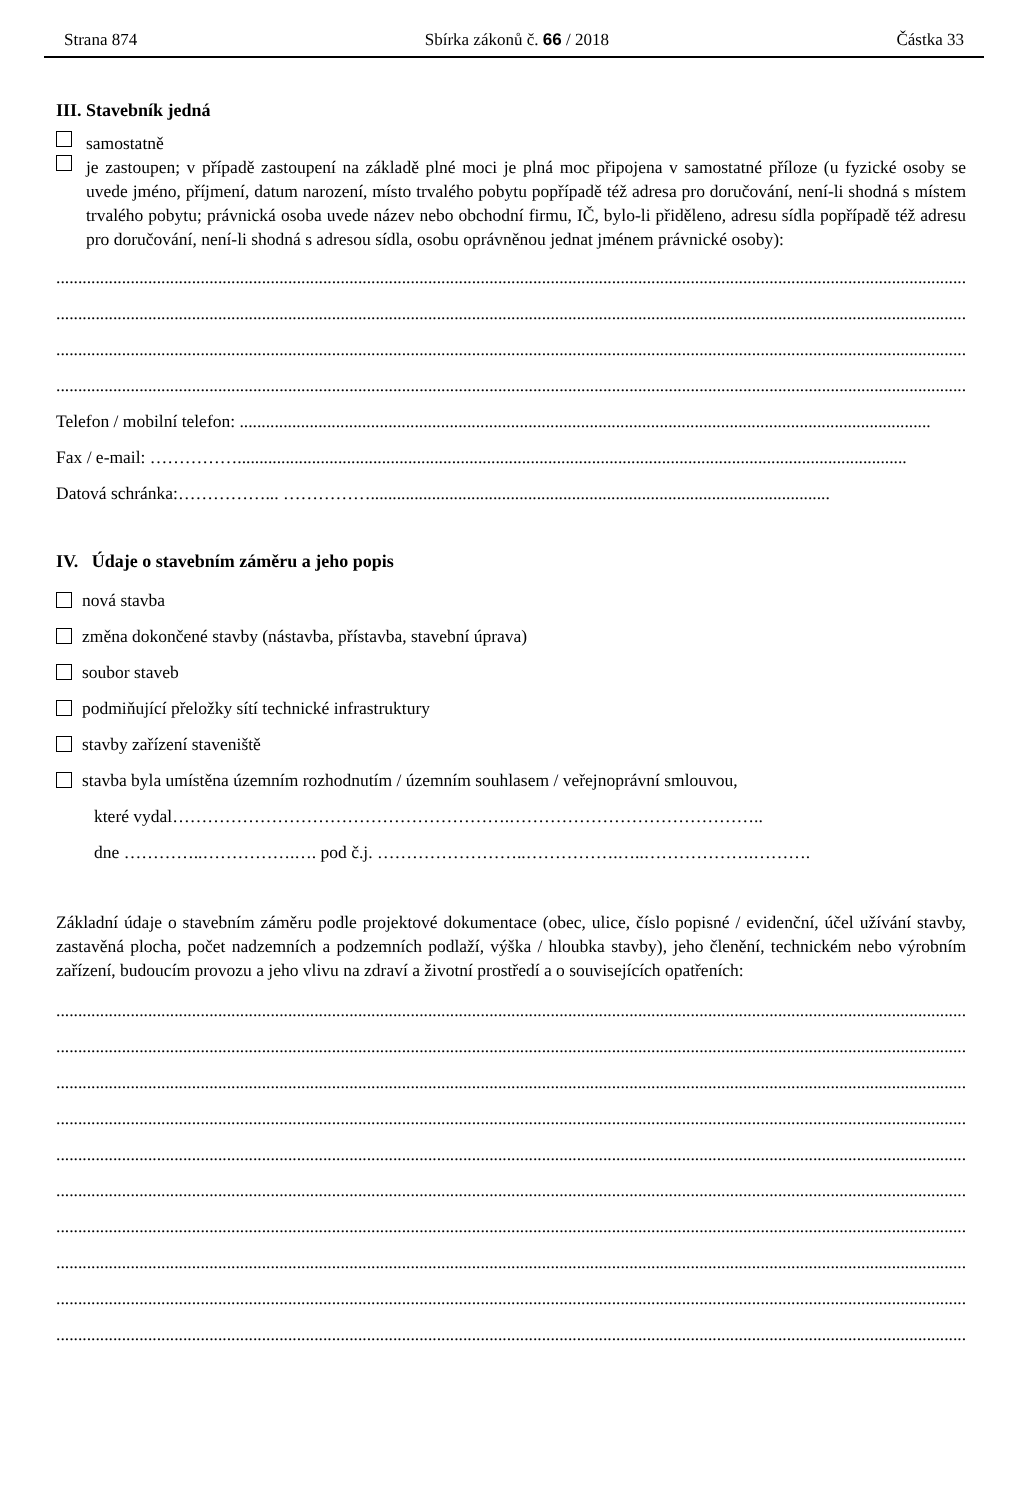Strana 874 Sbírka zákonů č. 66 / 2018 Částka 33
III. Stavebník jedná
samostatně
je zastoupen; v případě zastoupení na základě plné moci je plná moc připojena v samostatné příloze (u fyzické osoby se uvede jméno, příjmení, datum narození, místo trvalého pobytu popřípadě též adresa pro doručování, není-li shodná s místem trvalého pobytu; právnická osoba uvede název nebo obchodní firmu, IČ, bylo-li přiděleno, adresu sídla popřípadě též adresu pro doručování, není-li shodná s adresou sídla, osobu oprávněnou jednat jménem právnické osoby):
..................................................................................................................................................................................................................
..................................................................................................................................................................................................................
..................................................................................................................................................................................................................
..................................................................................................................................................................................................................
Telefon / mobilní telefon: ..............................................................................................................................................................
Fax / e-mail: …………….........................................................................................................................................................
Datová schránka:……………... …………….........................................................................................................
IV. Údaje o stavebním záměru a jeho popis
nová stavba
změna dokončené stavby (nástavba, přístavba, stavební úprava)
soubor staveb
podmiňující přeložky sítí technické infrastruktury
stavby zařízení staveniště
stavba byla umístěna územním rozhodnutím / územním souhlasem / veřejnoprávní smlouvou,
které vydal………………………………………………….……………………………………..
dne …………..…………….…. pod č.j. ……………………..…………….…..……………….……….
Základní údaje o stavebním záměru podle projektové dokumentace (obec, ulice, číslo popisné / evidenční, účel užívání stavby, zastavěná plocha, počet nadzemních a podzemních podlaží, výška / hloubka stavby), jeho členění, technickém nebo výrobním zařízení, budoucím provozu a jeho vlivu na zdraví a životní prostředí a o souvisejících opatřeních:
..................................................................................................................................................................................................................
..................................................................................................................................................................................................................
..................................................................................................................................................................................................................
..................................................................................................................................................................................................................
..................................................................................................................................................................................................................
..................................................................................................................................................................................................................
..................................................................................................................................................................................................................
..................................................................................................................................................................................................................
..................................................................................................................................................................................................................
..................................................................................................................................................................................................................